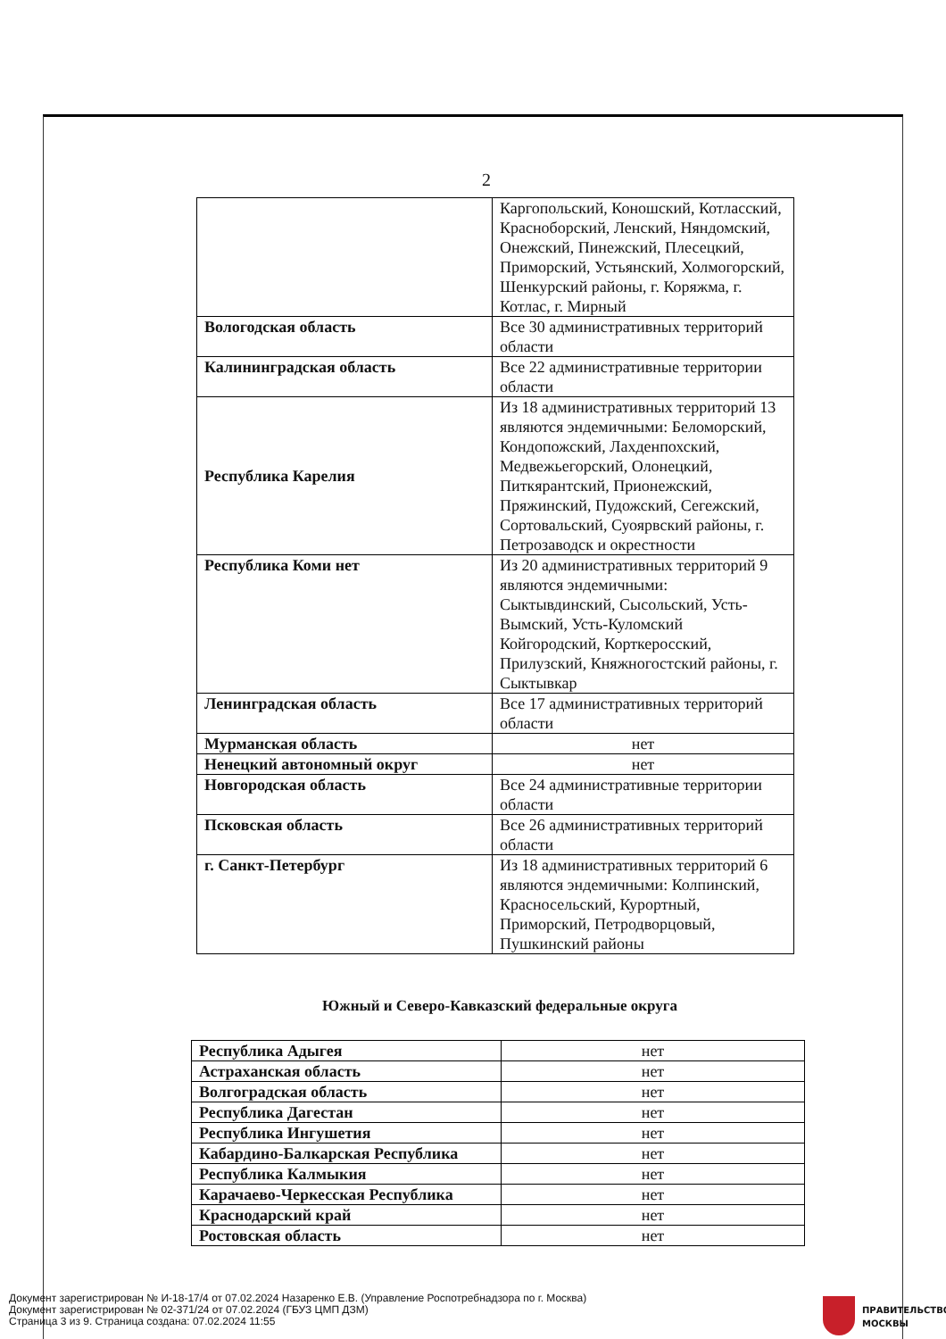2
| | Каргопольский, Коношский, Котласский, Красноборский, Ленский, Няндомский, Онежский, Пинежский, Плесецкий, Приморский, Устьянский, Холмогорский, Шенкурский районы, г. Коряжма, г. Котлас, г. Мирный |
| Вологодская область | Все 30 административных территорий области |
| Калининградская область | Все 22 административные территории области |
| Республика Карелия | Из 18 административных территорий 13 являются эндемичными: Беломорский, Кондопожский, Лахденпохский, Медвежьегорский, Олонецкий, Питкярантский, Прионежский, Пряжинский, Пудожский, Сегежский, Сортовальский, Суоярвский районы, г. Петрозаводск и окрестности |
| Республика Коми нет | Из 20 административных территорий 9 являются эндемичными: Сыктывдинский, Сысольский, Усть-Вымский, Усть-Куломский Койгородский, Корткеросский, Прилузский, Княжногостский районы, г. Сыктывкар |
| Ленинградская область | Все 17 административных территорий области |
| Мурманская область | нет |
| Ненецкий автономный округ | нет |
| Новгородская область | Все 24 административные территории области |
| Псковская область | Все 26 административных территорий области |
| г. Санкт-Петербург | Из 18 административных территорий 6 являются эндемичными: Колпинский, Красносельский, Курортный, Приморский, Петродворцовый, Пушкинский районы |
Южный и Северо-Кавказский федеральные округа
| Республика Адыгея | нет |
| Астраханская область | нет |
| Волгоградская область | нет |
| Республика Дагестан | нет |
| Республика Ингушетия | нет |
| Кабардино-Балкарская Республика | нет |
| Республика Калмыкия | нет |
| Карачаево-Черкесская Республика | нет |
| Краснодарский край | нет |
| Ростовская область | нет |
Документ зарегистрирован № И-18-17/4 от 07.02.2024 Назаренко Е.В. (Управление Роспотребнадзора по г. Москва)
Документ зарегистрирован № 02-371/24 от 07.02.2024 (ГБУЗ ЦМП ДЗМ)
Страница 3 из 9. Страница создана: 07.02.2024 11:55
ПРАВИТЕЛЬСТВО
МОСКВЫ